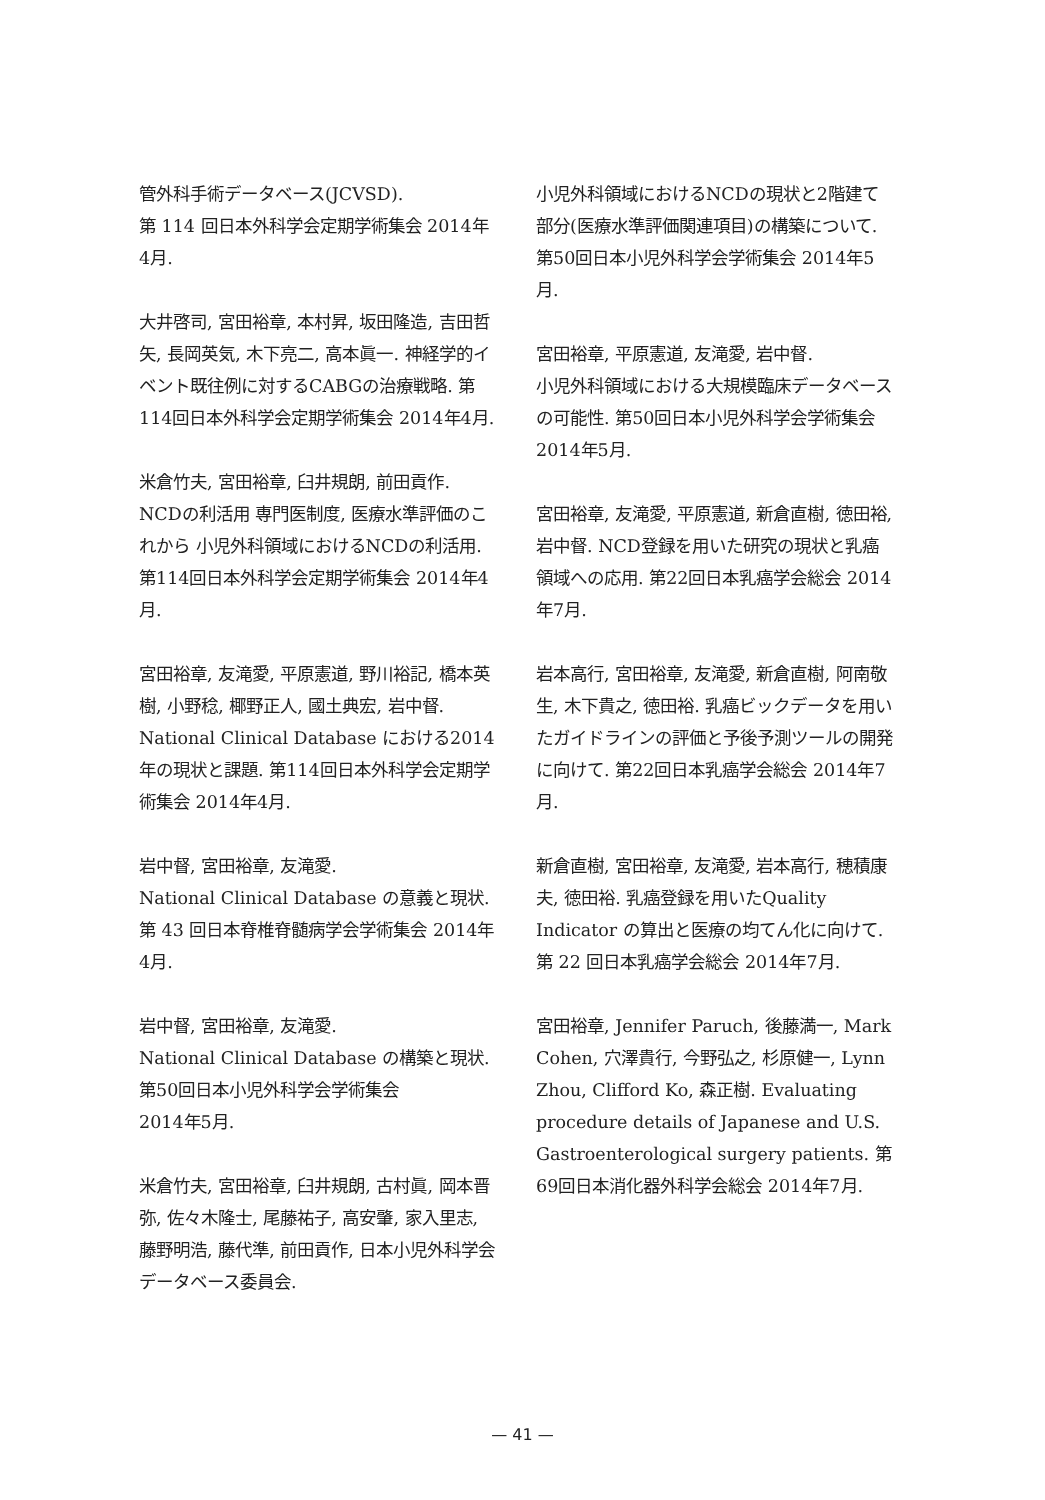管外科手術データベース(JCVSD).
第 114 回日本外科学会定期学術集会 2014年4月.
大井啓司, 宮田裕章, 本村昇, 坂田隆造, 吉田哲矢, 長岡英気, 木下亮二, 高本眞一. 神経学的イベント既往例に対するCABGの治療戦略. 第114回日本外科学会定期学術集会 2014年4月.
米倉竹夫, 宮田裕章, 臼井規朗, 前田貢作. NCDの利活用 専門医制度, 医療水準評価のこれから 小児外科領域におけるNCDの利活用. 第114回日本外科学会定期学術集会 2014年4月.
宮田裕章, 友滝愛, 平原憲道, 野川裕記, 橋本英樹, 小野稔, 椰野正人, 國土典宏, 岩中督. National Clinical Database における2014年の現状と課題. 第114回日本外科学会定期学術集会 2014年4月.
岩中督, 宮田裕章, 友滝愛.
National Clinical Database の意義と現状.
第 43 回日本脊椎脊髄病学会学術集会 2014年4月.
岩中督, 宮田裕章, 友滝愛.
National Clinical Database の構築と現状.
第50回日本小児外科学会学術集会
2014年5月.
米倉竹夫, 宮田裕章, 臼井規朗, 古村眞, 岡本晋弥, 佐々木隆士, 尾藤祐子, 高安肇, 家入里志, 藤野明浩, 藤代準, 前田貢作, 日本小児外科学会データベース委員会.
小児外科領域におけるNCDの現状と2階建て部分(医療水準評価関連項目)の構築について. 第50回日本小児外科学会学術集会 2014年5月.
宮田裕章, 平原憲道, 友滝愛, 岩中督.
小児外科領域における大規模臨床データベースの可能性. 第50回日本小児外科学会学術集会 2014年5月.
宮田裕章, 友滝愛, 平原憲道, 新倉直樹, 徳田裕, 岩中督. NCD登録を用いた研究の現状と乳癌領域への応用. 第22回日本乳癌学会総会 2014年7月.
岩本高行, 宮田裕章, 友滝愛, 新倉直樹, 阿南敬生, 木下貴之, 徳田裕. 乳癌ビックデータを用いたガイドラインの評価と予後予測ツールの開発に向けて. 第22回日本乳癌学会総会 2014年7月.
新倉直樹, 宮田裕章, 友滝愛, 岩本高行, 穂積康夫, 徳田裕. 乳癌登録を用いたQuality Indicator の算出と医療の均てん化に向けて. 第 22 回日本乳癌学会総会 2014年7月.
宮田裕章, Jennifer Paruch, 後藤満一, Mark Cohen, 穴澤貴行, 今野弘之, 杉原健一, Lynn Zhou, Clifford Ko, 森正樹. Evaluating procedure details of Japanese and U.S. Gastroenterological surgery patients. 第69回日本消化器外科学会総会 2014年7月.
— 41 —